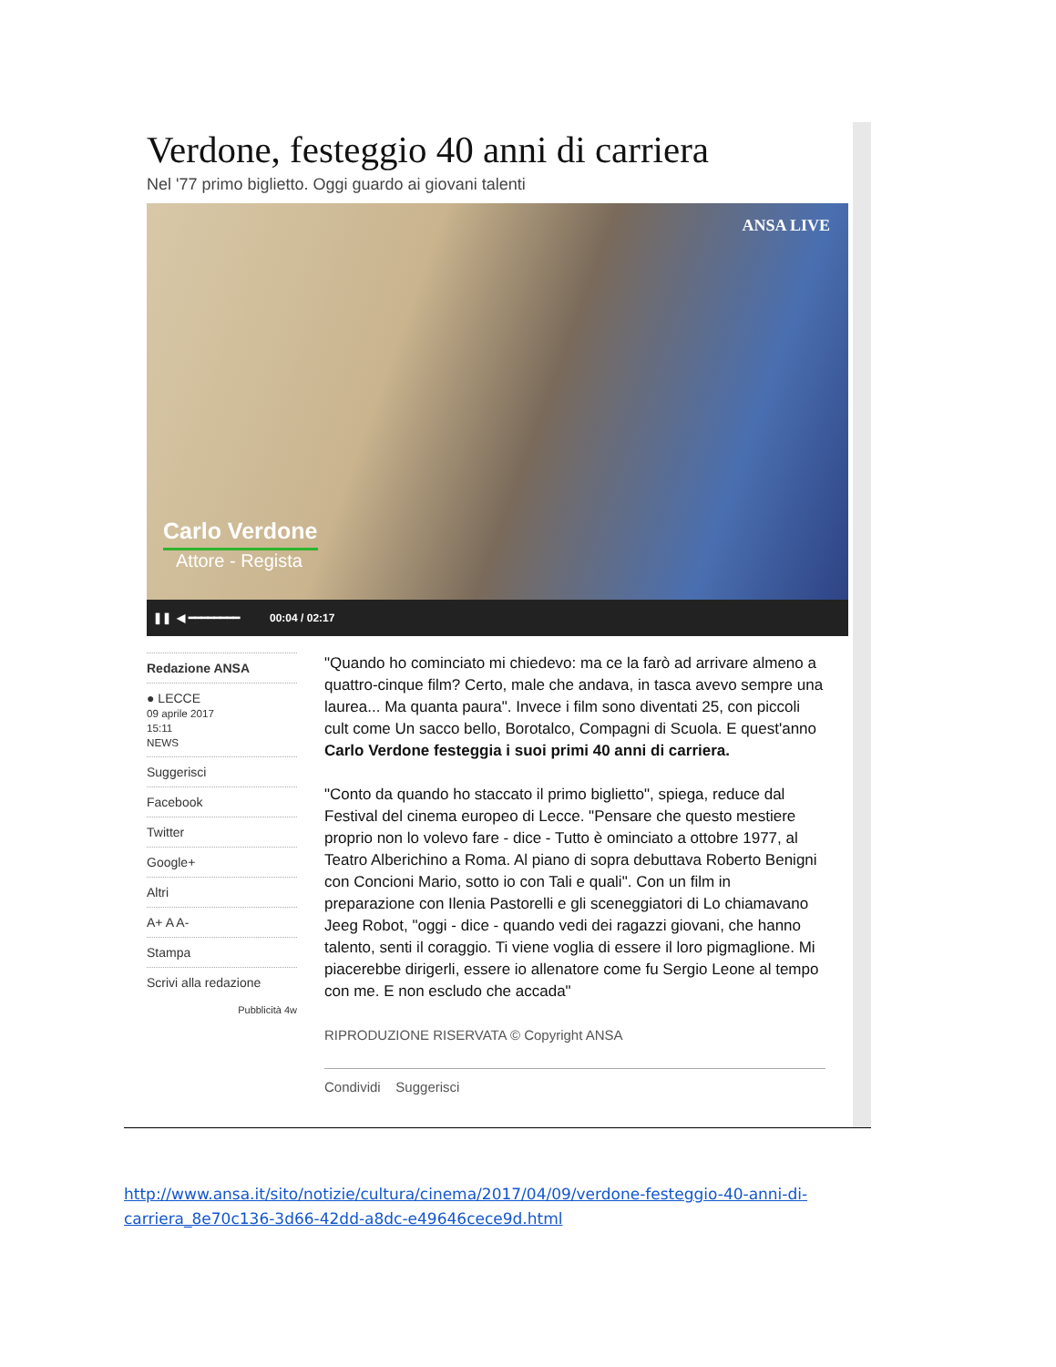Verdone, festeggio 40 anni di carriera
Nel '77 primo biglietto. Oggi guardo ai giovani talenti
ANSA LIVE
Carlo Verdone
Attore - Regista
❚❚ ◀ ━━━━━━━━ 00:04 / 02:17
Redazione ANSA
● LECCE
09 aprile 2017
15:11
NEWS
Suggerisci
Facebook
Twitter
Google+
Altri
A+ A A-
Stampa
Scrivi alla redazione
Pubblicità 4w
"Quando ho cominciato mi chiedevo: ma ce la farò ad arrivare almeno a quattro-cinque film? Certo, male che andava, in tasca avevo sempre una laurea... Ma quanta paura". Invece i film sono diventati 25, con piccoli cult come Un sacco bello, Borotalco, Compagni di Scuola. E quest'anno Carlo Verdone festeggia i suoi primi 40 anni di carriera.
"Conto da quando ho staccato il primo biglietto", spiega, reduce dal Festival del cinema europeo di Lecce. "Pensare che questo mestiere proprio non lo volevo fare - dice - Tutto è ominciato a ottobre 1977, al Teatro Alberichino a Roma. Al piano di sopra debuttava Roberto Benigni con Concioni Mario, sotto io con Tali e quali". Con un film in preparazione con Ilenia Pastorelli e gli sceneggiatori di Lo chiamavano Jeeg Robot, "oggi - dice - quando vedi dei ragazzi giovani, che hanno talento, senti il coraggio. Ti viene voglia di essere il loro pigmaglione. Mi piacerebbe dirigerli, essere io allenatore come fu Sergio Leone al tempo con me. E non escludo che accada"
RIPRODUZIONE RISERVATA © Copyright ANSA
Condividi Suggerisci
http://www.ansa.it/sito/notizie/cultura/cinema/2017/04/09/verdone-festeggio-40-anni-di-carriera_8e70c136-3d66-42dd-a8dc-e49646cece9d.html